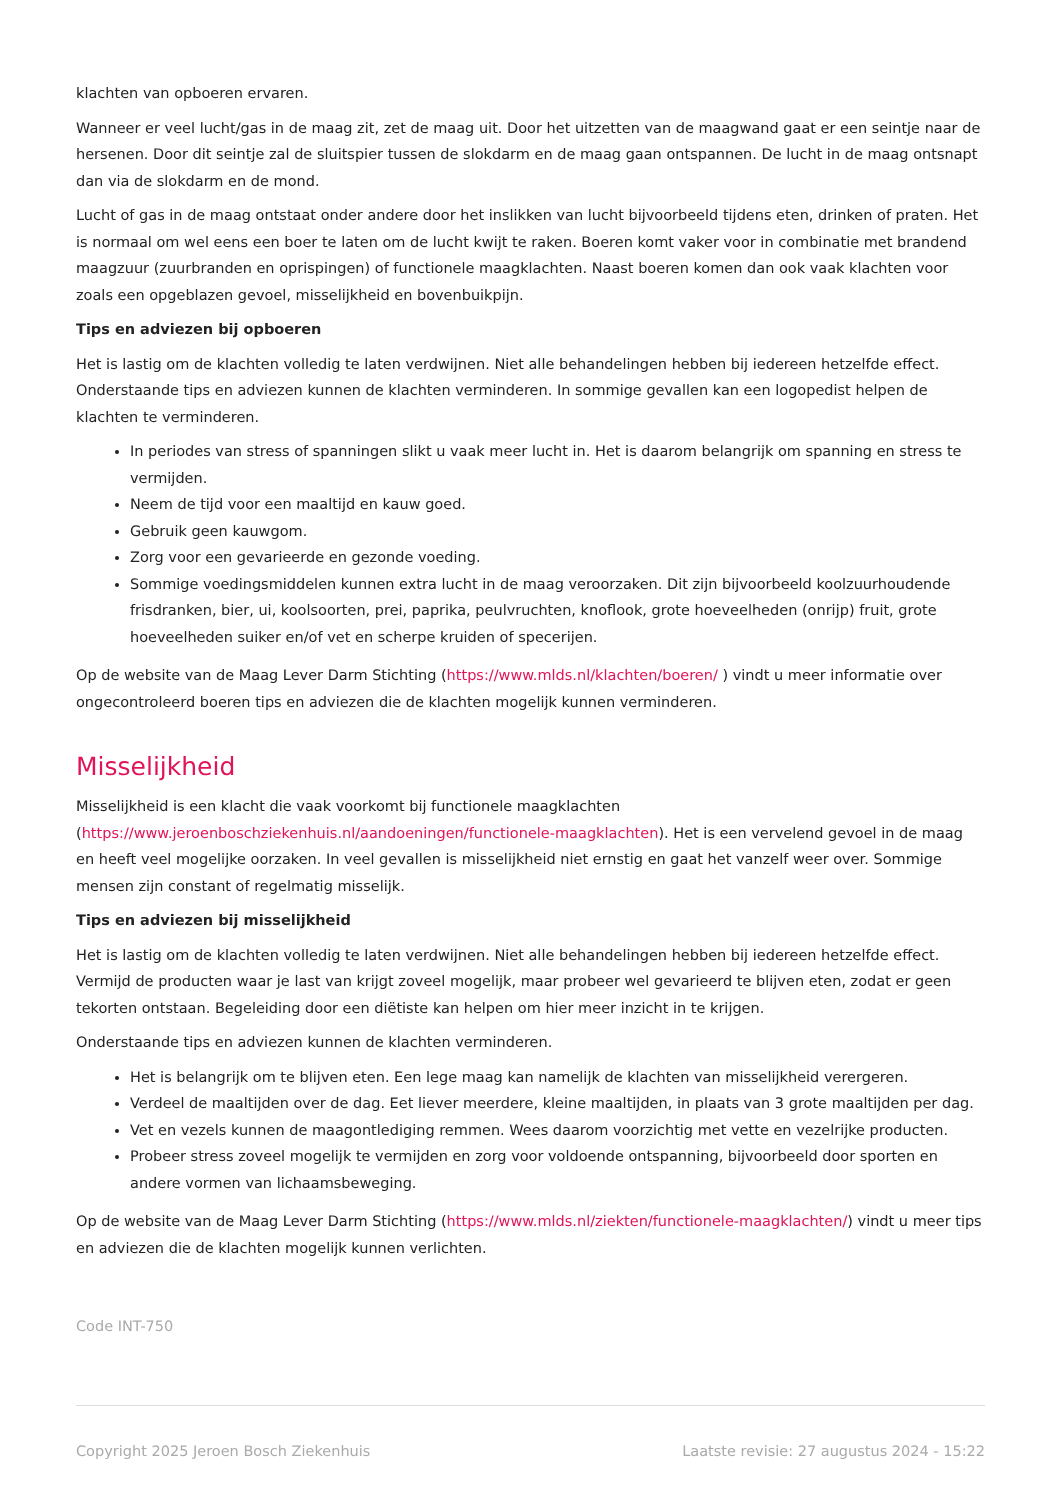klachten van opboeren ervaren.
Wanneer er veel lucht/gas in de maag zit, zet de maag uit. Door het uitzetten van de maagwand gaat er een seintje naar de hersenen. Door dit seintje zal de sluitspier tussen de slokdarm en de maag gaan ontspannen. De lucht in de maag ontsnapt dan via de slokdarm en de mond.
Lucht of gas in de maag ontstaat onder andere door het inslikken van lucht bijvoorbeeld tijdens eten, drinken of praten. Het is normaal om wel eens een boer te laten om de lucht kwijt te raken. Boeren komt vaker voor in combinatie met brandend maagzuur (zuurbranden en oprispingen) of functionele maagklachten. Naast boeren komen dan ook vaak klachten voor zoals een opgeblazen gevoel, misselijkheid en bovenbuikpijn.
Tips en adviezen bij opboeren
Het is lastig om de klachten volledig te laten verdwijnen. Niet alle behandelingen hebben bij iedereen hetzelfde effect. Onderstaande tips en adviezen kunnen de klachten verminderen. In sommige gevallen kan een logopedist helpen de klachten te verminderen.
In periodes van stress of spanningen slikt u vaak meer lucht in. Het is daarom belangrijk om spanning en stress te vermijden.
Neem de tijd voor een maaltijd en kauw goed.
Gebruik geen kauwgom.
Zorg voor een gevarieerde en gezonde voeding.
Sommige voedingsmiddelen kunnen extra lucht in de maag veroorzaken. Dit zijn bijvoorbeeld koolzuurhoudende frisdranken, bier, ui, koolsoorten, prei, paprika, peulvruchten, knoflook, grote hoeveelheden (onrijp) fruit, grote hoeveelheden suiker en/of vet en scherpe kruiden of specerijen.
Op de website van de Maag Lever Darm Stichting (https://www.mlds.nl/klachten/boeren/ ) vindt u meer informatie over ongecontroleerd boeren tips en adviezen die de klachten mogelijk kunnen verminderen.
Misselijkheid
Misselijkheid is een klacht die vaak voorkomt bij functionele maagklachten (https://www.jeroenboschziekenhuis.nl/aandoeningen/functionele-maagklachten). Het is een vervelend gevoel in de maag en heeft veel mogelijke oorzaken. In veel gevallen is misselijkheid niet ernstig en gaat het vanzelf weer over. Sommige mensen zijn constant of regelmatig misselijk.
Tips en adviezen bij misselijkheid
Het is lastig om de klachten volledig te laten verdwijnen. Niet alle behandelingen hebben bij iedereen hetzelfde effect. Vermijd de producten waar je last van krijgt zoveel mogelijk, maar probeer wel gevarieerd te blijven eten, zodat er geen tekorten ontstaan. Begeleiding door een diëtiste kan helpen om hier meer inzicht in te krijgen.
Onderstaande tips en adviezen kunnen de klachten verminderen.
Het is belangrijk om te blijven eten. Een lege maag kan namelijk de klachten van misselijkheid verergeren.
Verdeel de maaltijden over de dag. Eet liever meerdere, kleine maaltijden, in plaats van 3 grote maaltijden per dag.
Vet en vezels kunnen de maagontlediging remmen. Wees daarom voorzichtig met vette en vezelrijke producten.
Probeer stress zoveel mogelijk te vermijden en zorg voor voldoende ontspanning, bijvoorbeeld door sporten en andere vormen van lichaamsbeweging.
Op de website van de Maag Lever Darm Stichting (https://www.mlds.nl/ziekten/functionele-maagklachten/) vindt u meer tips en adviezen die de klachten mogelijk kunnen verlichten.
Code INT-750
Copyright 2025 Jeroen Bosch Ziekenhuis Laatste revisie: 27 augustus 2024 - 15:22